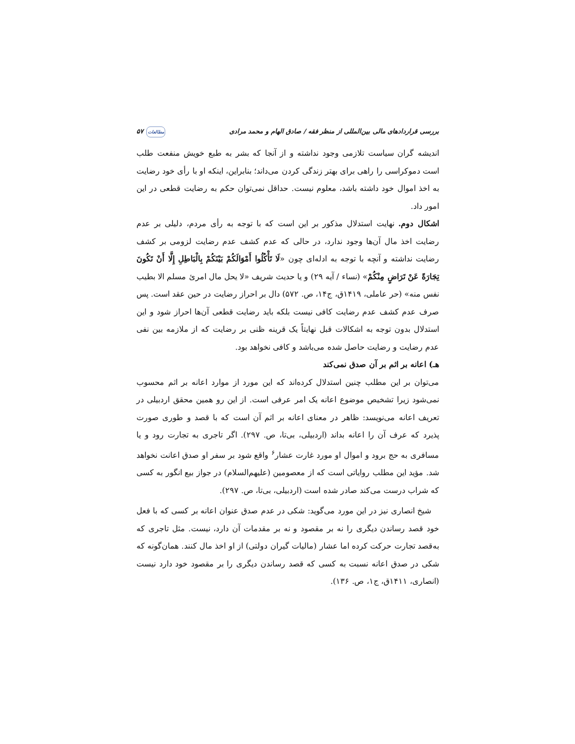بررسی قراردادهای مالی بین‌المللی از منظر فقه / صادق الهام و محمد مرادی مطالعات ۵۷
اندیشه گران سیاست تلازمی وجود نداشته و از آنجا که بشر به طبع خویش منفعت طلب است دموکراسی را راهی برای بهتر زندگی کردن می‌داند؛ بنابراین، اینکه او با رأی خود رضایت به اخذ اموال خود داشته باشد، معلوم نیست. حداقل نمی‌توان حکم به رضایت قطعی در این امور داد.
اشکال دوم. نهایت استدلال مذکور بر این است که با توجه به رأی مردم، دلیلی بر عدم رضایت اخذ مال آن‌ها وجود ندارد، در حالی که عدم کشف عدم رضایت لزومی بر کشف رضایت نداشته و آنچه با توجه به ادله‌ای چون «لَا تَأْكُلُوا أَمْوَالَكُمْ بَيْنَكُمْ بِالْبَاطِلِ إِلَّا أَنْ تَكُونَ تِجَارَةً عَنْ تَرَاضٍ مِنْكُمْ» (نساء / آیه ۲۹) و یا حدیث شریف «لا یحل مال امرئ مسلم الا بطیب نفس منه» (حر عاملی، ۱۴۱۹ق، ج۱۴، ص. ۵۷۲) دال بر احراز رضایت در حین عقد است. پس صرف عدم کشف عدم رضایت کافی نیست بلکه باید رضایت قطعی آن‌ها احراز شود و این استدلال بدون توجه به اشکالات قبل نهایتاً یک قرینه ظنی بر رضایت که از ملازمه بین نفی عدم رضایت و رضایت حاصل شده می‌باشد و کافی نخواهد بود.
هـ) اعانه بر اثم بر آن صدق نمی‌کند
می‌توان بر این مطلب چنین استدلال کرده‌اند که این مورد از موارد اعانه بر اثم محسوب نمی‌شود زیرا تشخیص موضوع اعانه یک امر عرفی است. از این رو همین محقق اردبیلی در تعریف اعانه می‌نویسد: ظاهر در معنای اعانه بر اثم آن است که با قصد و طوری صورت پذیرد که عرف آن را اعانه بداند (اردبیلی، بی‌تا، ص. ۲۹۷). اگر تاجری به تجارت رود و یا مسافری به حج برود و اموال او مورد غارت عشار<sup>۶</sup> واقع شود بر سفر او صدق اعانت نخواهد شد. مؤید این مطلب روایاتی است که از معصومین (علیهم‌السلام) در جواز بیع انگور به کسی که شراب درست می‌کند صادر شده است (اردبیلی، بی‌تا، ص. ۲۹۷).
شیخ انصاری نیز در این مورد می‌گوید: شکی در عدم صدق عنوان اعانه بر کسی که با فعل خود قصد رساندن دیگری را نه بر مقصود و نه بر مقدمات آن دارد، نیست. مثل تاجری که به‌قصد تجارت حرکت کرده اما عشار (مالیات گیران دولتی) از او اخذ مال کنند. همان‌گونه که شکی در صدق اعانه نسبت به کسی که قصد رساندن دیگری را بر مقصود خود دارد نیست (انصاری، ۱۴۱۱ق، ج۱، ص. ۱۳۶).